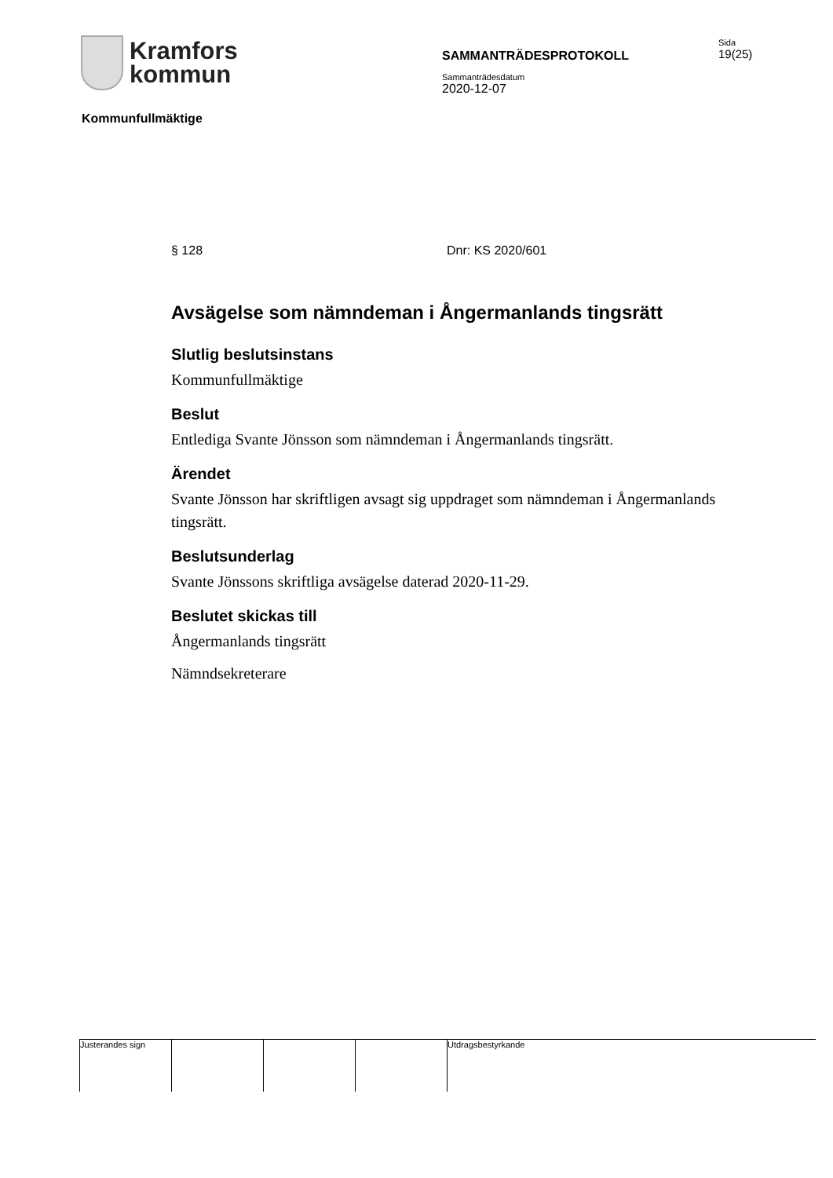Kramfors
kommun
SAMMANTRÄDESPROTOKOLL
Sammanträdesdatum
2020-12-07
Sida
19(25)
Kommunfullmäktige
§ 128 Dnr: KS 2020/601
Avsägelse som nämndeman i Ångermanlands tingsrätt
Slutlig beslutsinstans
Kommunfullmäktige
Beslut
Entlediga Svante Jönsson som nämndeman i Ångermanlands tingsrätt.
Ärendet
Svante Jönsson har skriftligen avsagt sig uppdraget som nämndeman i Ångermanlands tingsrätt.
Beslutsunderlag
Svante Jönssons skriftliga avsägelse daterad 2020-11-29.
Beslutet skickas till
Ångermanlands tingsrätt
Nämndsekreterare
Justerandes sign Utdragsbestyrkande